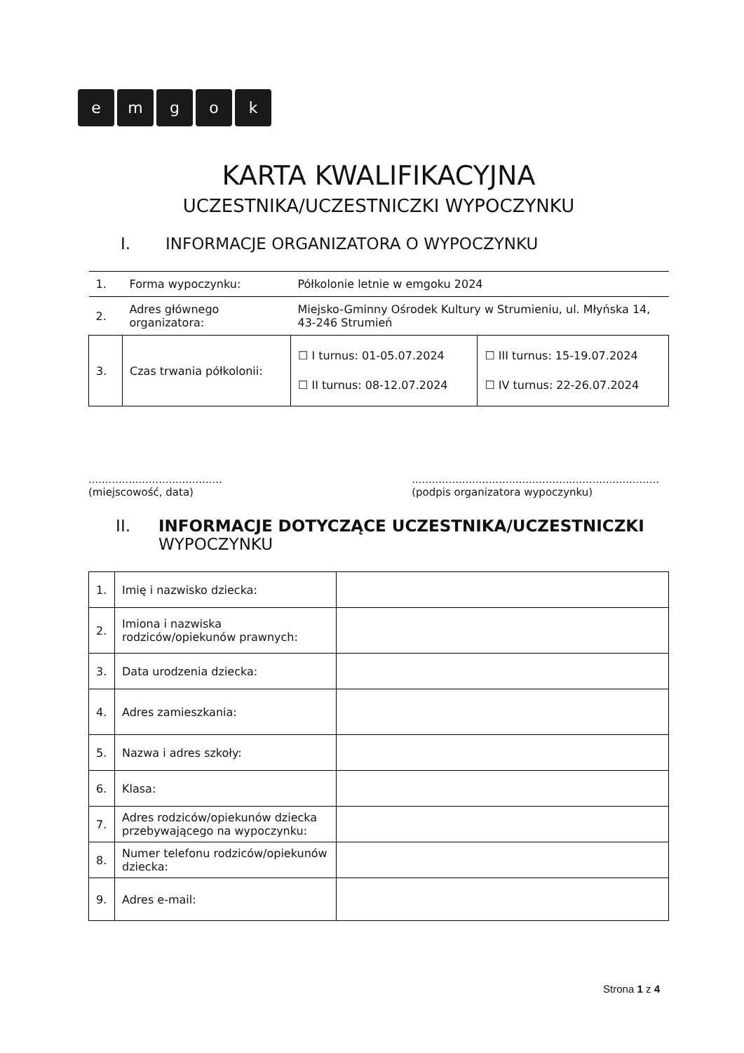emgok
KARTA KWALIFIKACYJNA
UCZESTNIKA/UCZESTNICZKI WYPOCZYNKU
I. INFORMACJE ORGANIZATORA O WYPOCZYNKU
| 1. | Forma wypoczynku: | Półkolonie letnie w emgoku 2024 | |
| 2. | Adres głównego organizatora: | Miejsko-Gminny Ośrodek Kultury w Strumieniu, ul. Młyńska 14, 43-246 Strumień | |
| 3. | Czas trwania półkolonii: | ☐ I turnus: 01-05.07.2024 ☐ II turnus: 08-12.07.2024 | ☐ III turnus: 15-19.07.2024 ☐ IV turnus: 22-26.07.2024 |
........................................
(miejscowość, data)
..........................................................................
(podpis organizatora wypoczynku)
II. INFORMACJE DOTYCZĄCE UCZESTNIKA/UCZESTNICZKI
WYPOCZYNKU
| 1. | Imię i nazwisko dziecka: | |
| 2. | Imiona i nazwiska rodziców/opiekunów prawnych: | |
| 3. | Data urodzenia dziecka: | |
| 4. | Adres zamieszkania: | |
| 5. | Nazwa i adres szkoły: | |
| 6. | Klasa: | |
| 7. | Adres rodziców/opiekunów dziecka przebywającego na wypoczynku: | |
| 8. | Numer telefonu rodziców/opiekunów dziecka: | |
| 9. | Adres e-mail: | |
Strona 1 z 4